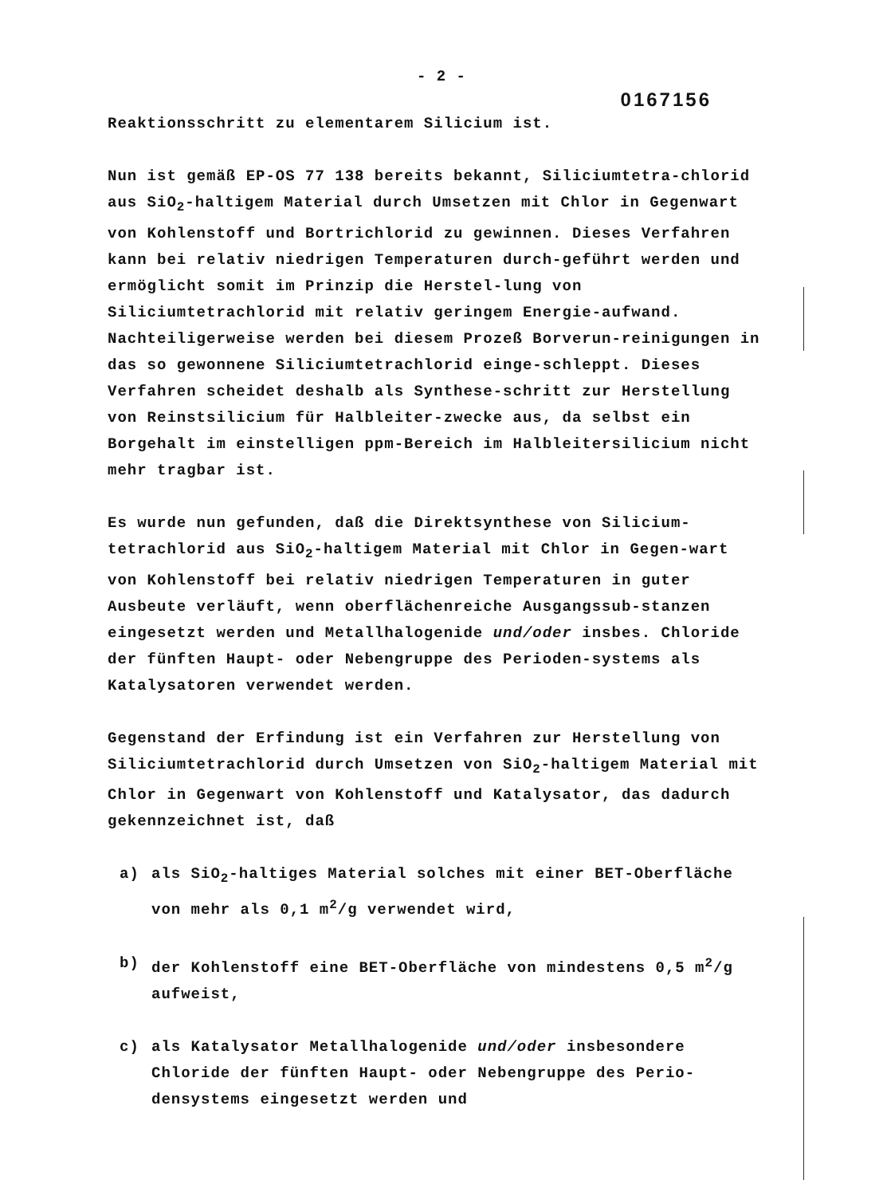- 2 -
0167156
Reaktionsschritt zu elementarem Silicium ist.
Nun ist gemäß EP-OS 77 138 bereits bekannt, Siliciumtetra-chlorid aus SiO<sub>2</sub>-haltigem Material durch Umsetzen mit Chlor in Gegenwart von Kohlenstoff und Bortrichlorid zu gewinnen. Dieses Verfahren kann bei relativ niedrigen Temperaturen durch-geführt werden und ermöglicht somit im Prinzip die Herstel-lung von Siliciumtetrachlorid mit relativ geringem Energie-aufwand. Nachteiligerweise werden bei diesem Prozeß Borverun-reinigungen in das so gewonnene Siliciumtetrachlorid einge-schleppt. Dieses Verfahren scheidet deshalb als Synthese-schritt zur Herstellung von Reinstsilicium für Halbleiter-zwecke aus, da selbst ein Borgehalt im einstelligen ppm-Bereich im Halbleitersilicium nicht mehr tragbar ist.
Es wurde nun gefunden, daß die Direktsynthese von Silicium-tetrachlorid aus SiO<sub>2</sub>-haltigem Material mit Chlor in Gegen-wart von Kohlenstoff bei relativ niedrigen Temperaturen in guter Ausbeute verläuft, wenn oberflächenreiche Ausgangssub-stanzen eingesetzt werden und Metallhalogenide und/oder insbes. Chloride der fünften Haupt- oder Nebengruppe des Perioden-systems als Katalysatoren verwendet werden.
Gegenstand der Erfindung ist ein Verfahren zur Herstellung von Siliciumtetrachlorid durch Umsetzen von SiO<sub>2</sub>-haltigem Material mit Chlor in Gegenwart von Kohlenstoff und Katalysator, das dadurch gekennzeichnet ist, daß
a) als SiO<sub>2</sub>-haltiges Material solches mit einer BET-Oberfläche von mehr als 0,1 m<sup>2</sup>/g verwendet wird,
b) der Kohlenstoff eine BET-Oberfläche von mindestens 0,5 m<sup>2</sup>/g aufweist,
c) als Katalysator Metallhalogenide und/oder insbesondere Chloride der fünften Haupt- oder Nebengruppe des Perio-densystems eingesetzt werden und